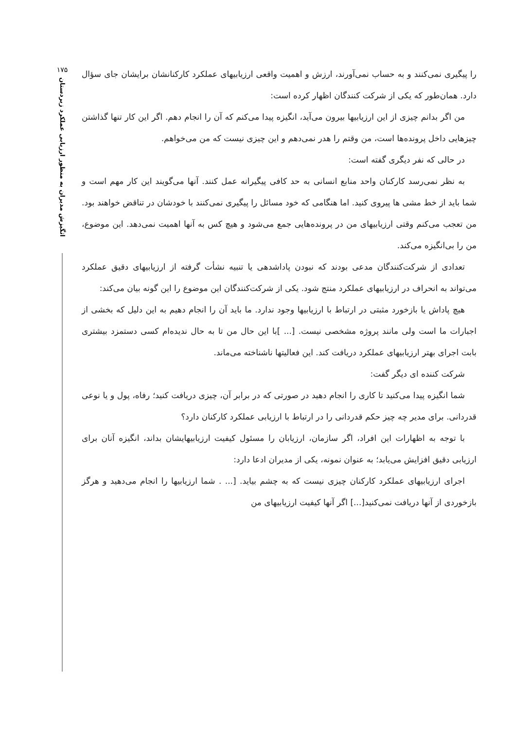۱۷۵
اثگیزش مدیران به منظور ارزیابی عملکرد زیردستان
را پیگیری نمی‌کنند و به حساب نمی‌آورند، ارزش و اهمیت واقعی ارزیابیهای عملکرد کارکنانشان برایشان جای سؤال دارد. همان‌طور که یکی از شرکت کنندگان اظهار کرده است:
من اگر بدانم چیزی از این ارزیابیها بیرون می‌آید، انگیزه پیدا می‌کنم که آن را انجام دهم. اگر این کار تنها گذاشتن چیزهایی داخل پرونده‌ها است، من وقتم را هدر نمی‌دهم و این چیزی نیست که من می‌خواهم.
در حالی که نفر دیگری گفته است:
به نظر نمی‌رسد کارکنان واحد منابع انسانی به حد کافی پیگیرانه عمل کنند. آنها می‌گویند این کار مهم است و شما باید از خط مشی ها پیروی کنید. اما هنگامی که خود مسائل را پیگیری نمی‌کنند با خودشان در تناقض خواهند بود. من تعجب می‌کنم وقتی ارزیابیهای من در پرونده‌هایی جمع می‌شود و هیچ کس به آنها اهمیت نمی‌دهد. این موضوع، من را بی‌انگیزه می‌کند.
تعدادی از شرکت‌کنندگان مدعی بودند که نبودن پاداشدهی یا تنبیه نشأت گرفته از ارزیابیهای دقیق عملکرد می‌تواند به انحراف در ارزیابیهای عملکرد منتج شود. یکی از شرکت‌کنندگان این موضوع را این گونه بیان می‌کند:
هیچ پاداش یا بازخورد مثبتی در ارتباط با ارزیابیها وجود ندارد. ما باید آن را انجام دهیم به این دلیل که بخشی از اجبارات ما است ولی مانند پروژه مشخصی نیست. [... ]با این حال من تا به حال ندیده‌ام کسی دستمزد بیشتری بابت اجرای بهتر ارزیابیهای عملکرد دریافت کند. این فعالیتها ناشناخته می‌ماند.
شرکت کننده ای دیگر گفت:
شما انگیزه پیدا می‌کنید تا کاری را انجام دهید در صورتی که در برابر آن، چیزی دریافت کنید؛ رفاه، پول و یا نوعی قدردانی. برای مدیر چه چیز حکم قدردانی را در ارتباط با ارزیابی عملکرد کارکنان دارد؟
با توجه به اظهارات این افراد، اگر سازمان، ارزیابان را مسئول کیفیت ارزیابیهایشان بداند، انگیزه آنان برای ارزیابی دقیق افزایش می‌یابد؛ به عنوان نمونه، یکی از مدیران ادعا دارد:
اجرای ارزیابیهای عملکرد کارکنان چیزی نیست که به چشم بیاید. [... . شما ارزیابیها را انجام می‌دهید و هرگز بازخوردی از آنها دریافت نمی‌کنید[...] اگر آنها کیفیت ارزیابیهای من